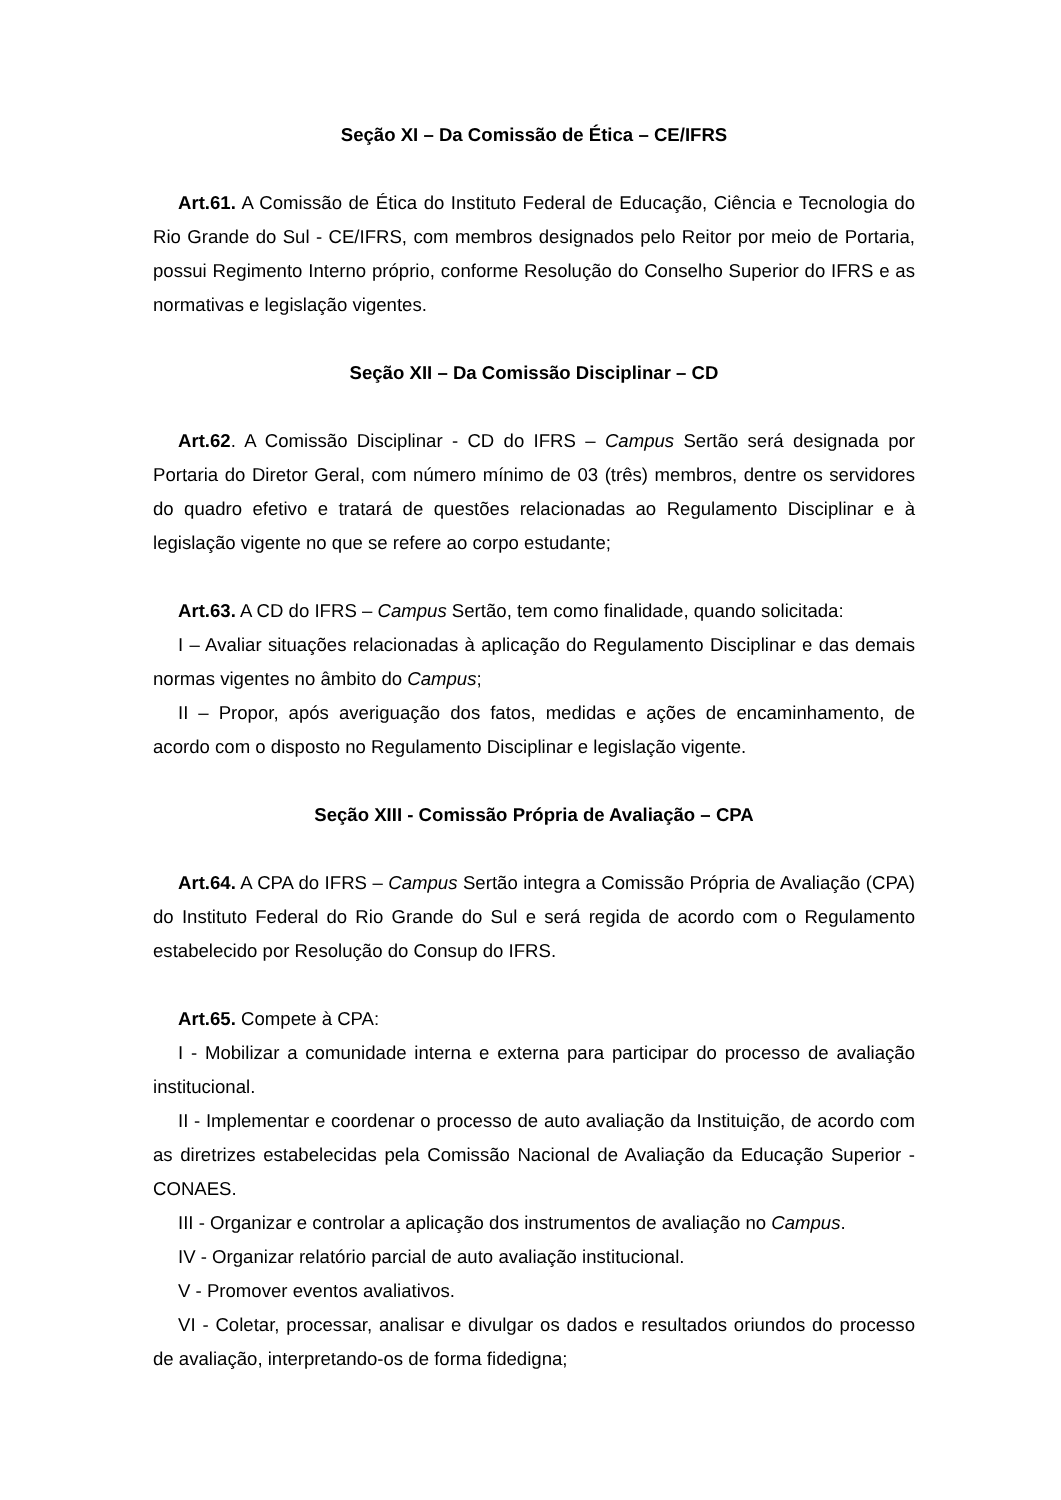Seção XI – Da Comissão de Ética – CE/IFRS
Art.61. A Comissão de Ética do Instituto Federal de Educação, Ciência e Tecnologia do Rio Grande do Sul - CE/IFRS, com membros designados pelo Reitor por meio de Portaria, possui Regimento Interno próprio, conforme Resolução do Conselho Superior do IFRS e as normativas e legislação vigentes.
Seção XII – Da Comissão Disciplinar – CD
Art.62. A Comissão Disciplinar - CD do IFRS – Campus Sertão será designada por Portaria do Diretor Geral, com número mínimo de 03 (três) membros, dentre os servidores do quadro efetivo e tratará de questões relacionadas ao Regulamento Disciplinar e à legislação vigente no que se refere ao corpo estudante;
Art.63. A CD do IFRS – Campus Sertão, tem como finalidade, quando solicitada:
I – Avaliar situações relacionadas à aplicação do Regulamento Disciplinar e das demais normas vigentes no âmbito do Campus;
II – Propor, após averiguação dos fatos, medidas e ações de encaminhamento, de acordo com o disposto no Regulamento Disciplinar e legislação vigente.
Seção XIII - Comissão Própria de Avaliação – CPA
Art.64. A CPA do IFRS – Campus Sertão integra a Comissão Própria de Avaliação (CPA) do Instituto Federal do Rio Grande do Sul e será regida de acordo com o Regulamento estabelecido por Resolução do Consup do IFRS.
Art.65. Compete à CPA:
I - Mobilizar a comunidade interna e externa para participar do processo de avaliação institucional.
II - Implementar e coordenar o processo de auto avaliação da Instituição, de acordo com as diretrizes estabelecidas pela Comissão Nacional de Avaliação da Educação Superior - CONAES.
III - Organizar e controlar a aplicação dos instrumentos de avaliação no Campus.
IV - Organizar relatório parcial de auto avaliação institucional.
V - Promover eventos avaliativos.
VI - Coletar, processar, analisar e divulgar os dados e resultados oriundos do processo de avaliação, interpretando-os de forma fidedigna;